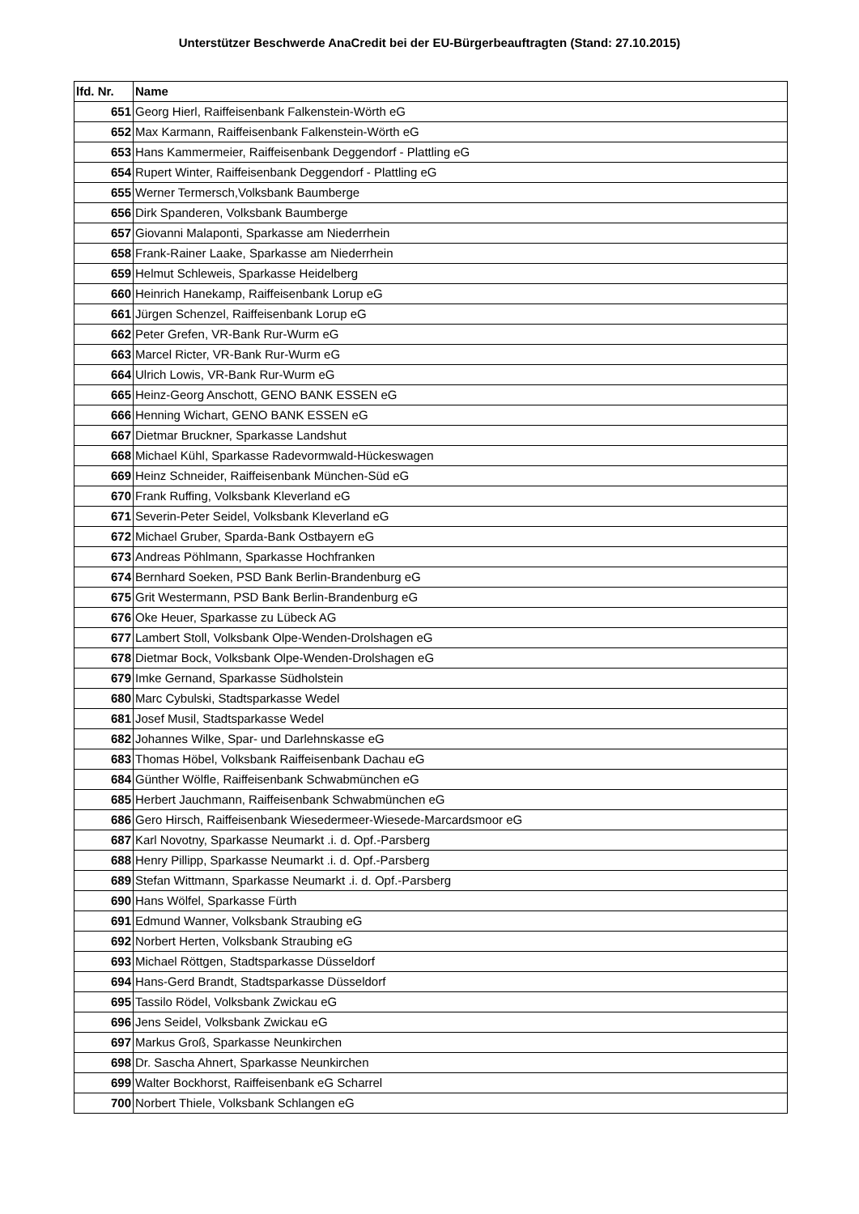Unterstützer Beschwerde AnaCredit bei der EU-Bürgerbeauftragten (Stand: 27.10.2015)
| lfd. Nr. | Name |
| --- | --- |
| 651 | Georg Hierl, Raiffeisenbank Falkenstein-Wörth eG |
| 652 | Max Karmann, Raiffeisenbank Falkenstein-Wörth eG |
| 653 | Hans Kammermeier, Raiffeisenbank Deggendorf - Plattling eG |
| 654 | Rupert Winter, Raiffeisenbank Deggendorf - Plattling eG |
| 655 | Werner Termersch,Volksbank Baumberge |
| 656 | Dirk Spanderen, Volksbank Baumberge |
| 657 | Giovanni Malaponti, Sparkasse am Niederrhein |
| 658 | Frank-Rainer Laake, Sparkasse am Niederrhein |
| 659 | Helmut Schleweis, Sparkasse Heidelberg |
| 660 | Heinrich Hanekamp, Raiffeisenbank Lorup eG |
| 661 | Jürgen Schenzel, Raiffeisenbank Lorup eG |
| 662 | Peter Grefen, VR-Bank Rur-Wurm eG |
| 663 | Marcel Ricter, VR-Bank Rur-Wurm eG |
| 664 | Ulrich Lowis, VR-Bank Rur-Wurm eG |
| 665 | Heinz-Georg Anschott, GENO BANK ESSEN eG |
| 666 | Henning Wichart, GENO BANK ESSEN eG |
| 667 | Dietmar Bruckner, Sparkasse Landshut |
| 668 | Michael Kühl, Sparkasse Radevormwald-Hückeswagen |
| 669 | Heinz Schneider, Raiffeisenbank München-Süd eG |
| 670 | Frank Ruffing, Volksbank Kleverland eG |
| 671 | Severin-Peter Seidel, Volksbank Kleverland eG |
| 672 | Michael Gruber, Sparda-Bank Ostbayern eG |
| 673 | Andreas Pöhlmann, Sparkasse Hochfranken |
| 674 | Bernhard Soeken, PSD Bank Berlin-Brandenburg eG |
| 675 | Grit Westermann, PSD Bank Berlin-Brandenburg eG |
| 676 | Oke Heuer, Sparkasse zu Lübeck AG |
| 677 | Lambert Stoll, Volksbank Olpe-Wenden-Drolshagen eG |
| 678 | Dietmar Bock, Volksbank Olpe-Wenden-Drolshagen eG |
| 679 | Imke Gernand, Sparkasse Südholstein |
| 680 | Marc Cybulski, Stadtsparkasse Wedel |
| 681 | Josef Musil, Stadtsparkasse Wedel |
| 682 | Johannes Wilke, Spar- und Darlehnskasse eG |
| 683 | Thomas Höbel, Volksbank Raiffeisenbank Dachau eG |
| 684 | Günther Wölfle, Raiffeisenbank Schwabmünchen eG |
| 685 | Herbert Jauchmann, Raiffeisenbank Schwabmünchen eG |
| 686 | Gero Hirsch, Raiffeisenbank Wiesedermeer-Wiesede-Marcardsmoor eG |
| 687 | Karl Novotny, Sparkasse Neumarkt .i. d. Opf.-Parsberg |
| 688 | Henry Pillipp, Sparkasse Neumarkt .i. d. Opf.-Parsberg |
| 689 | Stefan Wittmann, Sparkasse Neumarkt .i. d. Opf.-Parsberg |
| 690 | Hans Wölfel, Sparkasse Fürth |
| 691 | Edmund Wanner, Volksbank Straubing eG |
| 692 | Norbert Herten, Volksbank Straubing eG |
| 693 | Michael Röttgen, Stadtsparkasse Düsseldorf |
| 694 | Hans-Gerd Brandt, Stadtsparkasse Düsseldorf |
| 695 | Tassilo Rödel, Volksbank Zwickau eG |
| 696 | Jens Seidel, Volksbank Zwickau eG |
| 697 | Markus Groß, Sparkasse Neunkirchen |
| 698 | Dr. Sascha Ahnert, Sparkasse Neunkirchen |
| 699 | Walter Bockhorst, Raiffeisenbank eG Scharrel |
| 700 | Norbert Thiele, Volksbank Schlangen eG |